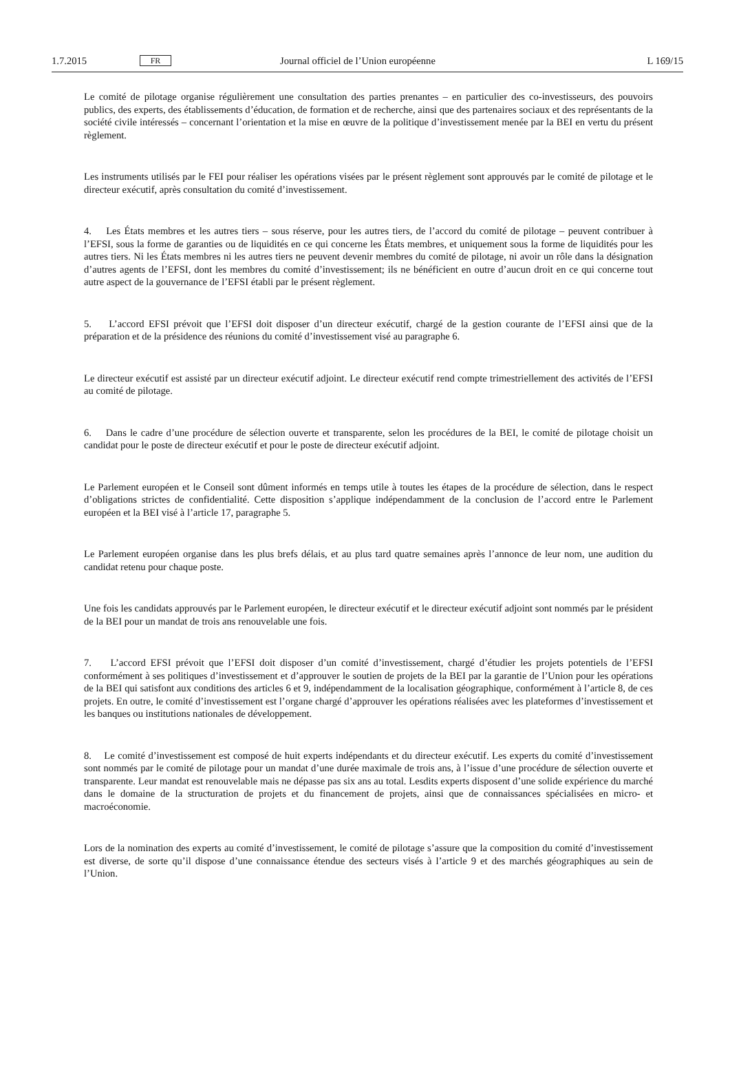1.7.2015 FR Journal officiel de l’Union européenne L 169/15
Le comité de pilotage organise régulièrement une consultation des parties prenantes – en particulier des co-investisseurs, des pouvoirs publics, des experts, des établissements d’éducation, de formation et de recherche, ainsi que des partenaires sociaux et des représentants de la société civile intéressés – concernant l’orientation et la mise en œuvre de la politique d’investissement menée par la BEI en vertu du présent règlement.
Les instruments utilisés par le FEI pour réaliser les opérations visées par le présent règlement sont approuvés par le comité de pilotage et le directeur exécutif, après consultation du comité d’investissement.
4. Les États membres et les autres tiers – sous réserve, pour les autres tiers, de l’accord du comité de pilotage – peuvent contribuer à l’EFSI, sous la forme de garanties ou de liquidités en ce qui concerne les États membres, et uniquement sous la forme de liquidités pour les autres tiers. Ni les États membres ni les autres tiers ne peuvent devenir membres du comité de pilotage, ni avoir un rôle dans la désignation d’autres agents de l’EFSI, dont les membres du comité d’investissement; ils ne bénéficient en outre d’aucun droit en ce qui concerne tout autre aspect de la gouvernance de l’EFSI établi par le présent règlement.
5. L’accord EFSI prévoit que l’EFSI doit disposer d’un directeur exécutif, chargé de la gestion courante de l’EFSI ainsi que de la préparation et de la présidence des réunions du comité d’investissement visé au paragraphe 6.
Le directeur exécutif est assisté par un directeur exécutif adjoint. Le directeur exécutif rend compte trimestriellement des activités de l’EFSI au comité de pilotage.
6. Dans le cadre d’une procédure de sélection ouverte et transparente, selon les procédures de la BEI, le comité de pilotage choisit un candidat pour le poste de directeur exécutif et pour le poste de directeur exécutif adjoint.
Le Parlement européen et le Conseil sont dûment informés en temps utile à toutes les étapes de la procédure de sélection, dans le respect d’obligations strictes de confidentialité. Cette disposition s’applique indépendamment de la conclusion de l’accord entre le Parlement européen et la BEI visé à l’article 17, paragraphe 5.
Le Parlement européen organise dans les plus brefs délais, et au plus tard quatre semaines après l’annonce de leur nom, une audition du candidat retenu pour chaque poste.
Une fois les candidats approuvés par le Parlement européen, le directeur exécutif et le directeur exécutif adjoint sont nommés par le président de la BEI pour un mandat de trois ans renouvelable une fois.
7. L’accord EFSI prévoit que l’EFSI doit disposer d’un comité d’investissement, chargé d’étudier les projets potentiels de l’EFSI conformément à ses politiques d’investissement et d’approuver le soutien de projets de la BEI par la garantie de l’Union pour les opérations de la BEI qui satisfont aux conditions des articles 6 et 9, indépendamment de la localisation géographique, conformément à l’article 8, de ces projets. En outre, le comité d’investissement est l’organe chargé d’approuver les opérations réalisées avec les plateformes d’investissement et les banques ou institutions nationales de développement.
8. Le comité d’investissement est composé de huit experts indépendants et du directeur exécutif. Les experts du comité d’investissement sont nommés par le comité de pilotage pour un mandat d’une durée maximale de trois ans, à l’issue d’une procédure de sélection ouverte et transparente. Leur mandat est renouvelable mais ne dépasse pas six ans au total. Lesdits experts disposent d’une solide expérience du marché dans le domaine de la structuration de projets et du financement de projets, ainsi que de connaissances spécialisées en micro- et macroéconomie.
Lors de la nomination des experts au comité d’investissement, le comité de pilotage s’assure que la composition du comité d’investissement est diverse, de sorte qu’il dispose d’une connaissance étendue des secteurs visés à l’article 9 et des marchés géographiques au sein de l’Union.